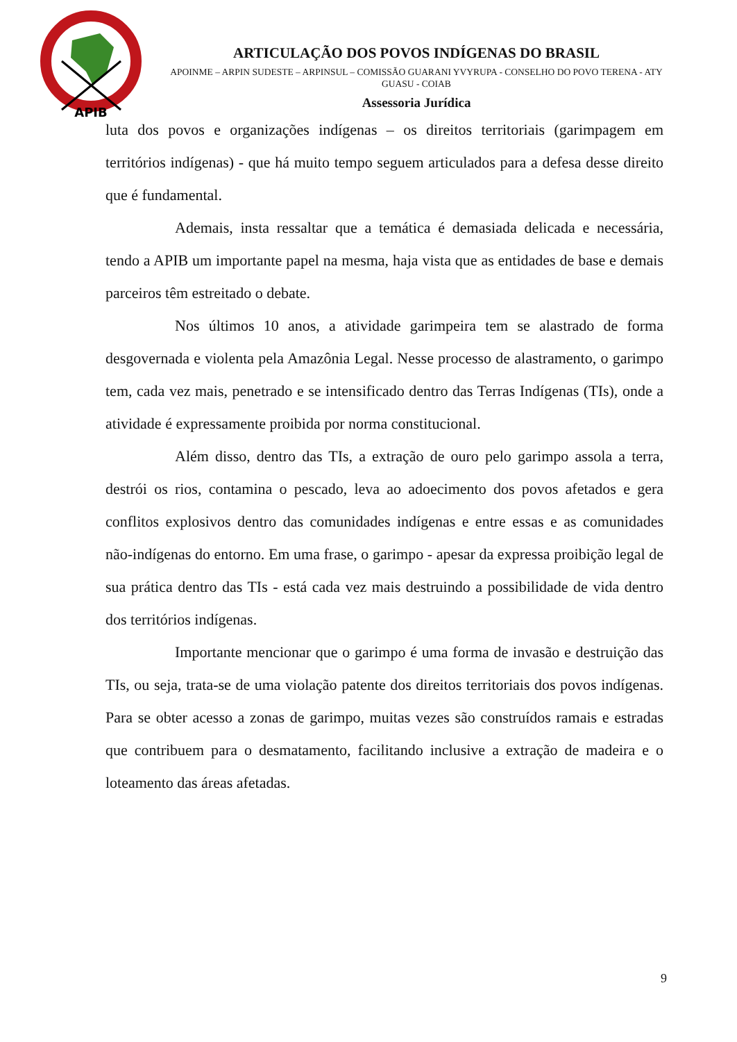APIB
ARTICULAÇÃO DOS POVOS INDÍGENAS DO BRASIL
APOINME – ARPIN SUDESTE – ARPINSUL – COMISSÃO GUARANI YVYRUPA - CONSELHO DO POVO TERENA - ATY GUASU - COIAB
Assessoria Jurídica
luta dos povos e organizações indígenas – os direitos territoriais (garimpagem em territórios indígenas) - que há muito tempo seguem articulados para a defesa desse direito que é fundamental.
Ademais, insta ressaltar que a temática é demasiada delicada e necessária, tendo a APIB um importante papel na mesma, haja vista que as entidades de base e demais parceiros têm estreitado o debate.
Nos últimos 10 anos, a atividade garimpeira tem se alastrado de forma desgovernada e violenta pela Amazônia Legal. Nesse processo de alastramento, o garimpo tem, cada vez mais, penetrado e se intensificado dentro das Terras Indígenas (TIs), onde a atividade é expressamente proibida por norma constitucional.
Além disso, dentro das TIs, a extração de ouro pelo garimpo assola a terra, destrói os rios, contamina o pescado, leva ao adoecimento dos povos afetados e gera conflitos explosivos dentro das comunidades indígenas e entre essas e as comunidades não-indígenas do entorno. Em uma frase, o garimpo - apesar da expressa proibição legal de sua prática dentro das TIs - está cada vez mais destruindo a possibilidade de vida dentro dos territórios indígenas.
Importante mencionar que o garimpo é uma forma de invasão e destruição das TIs, ou seja, trata-se de uma violação patente dos direitos territoriais dos povos indígenas. Para se obter acesso a zonas de garimpo, muitas vezes são construídos ramais e estradas que contribuem para o desmatamento, facilitando inclusive a extração de madeira e o loteamento das áreas afetadas.
9